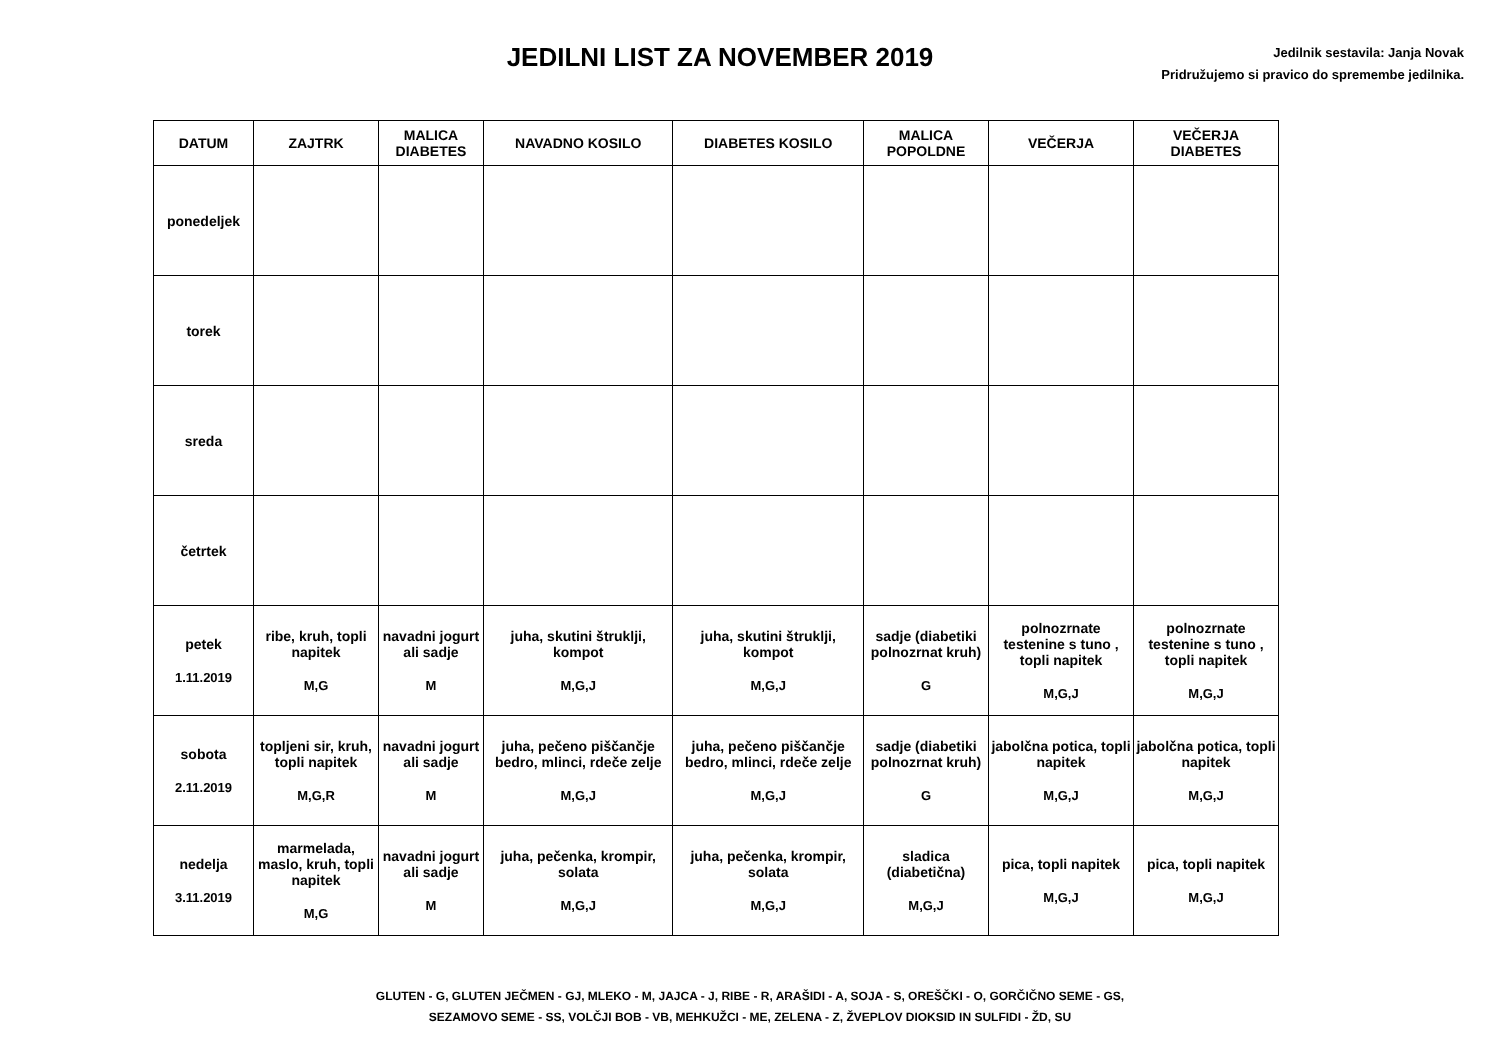JEDILNI LIST ZA NOVEMBER 2019
Jedilnik sestavila: Janja Novak
Pridružujemo si pravico do spremembe jedilnika.
| DATUM | ZAJTRK | MALICA DIABETES | NAVADNO KOSILO | DIABETES KOSILO | MALICA POPOLDNE | VEČERJA | VEČERJA DIABETES |
| --- | --- | --- | --- | --- | --- | --- | --- |
| ponedeljek | | | | | | | |
| torek | | | | | | | |
| sreda | | | | | | | |
| četrtek | | | | | | | |
| petek 1.11.2019 | ribe, kruh, topli napitek M,G | navadni jogurt ali sadje M | juha, skutini štruklji, kompot M,G,J | juha, skutini štruklji, kompot M,G,J | sadje (diabetiki polnozrnat kruh) G | polnozrnate testenine s tuno , topli napitek M,G,J | polnozrnate testenine s tuno , topli napitek M,G,J |
| sobota 2.11.2019 | topljeni sir, kruh, topli napitek M,G,R | navadni jogurt ali sadje M | juha, pečeno piščančje bedro, mlinci, rdeče zelje M,G,J | juha, pečeno piščančje bedro, mlinci, rdeče zelje M,G,J | sadje (diabetiki polnozrnat kruh) G | jabolčna potica, topli napitek M,G,J | jabolčna potica, topli napitek M,G,J |
| nedelja 3.11.2019 | marmelada, maslo, kruh, topli napitek M,G | navadni jogurt ali sadje M | juha, pečenka, krompir, solata M,G,J | juha, pečenka, krompir, solata M,G,J | sladica (diabetična) M,G,J | pica, topli napitek M,G,J | pica, topli napitek M,G,J |
GLUTEN - G, GLUTEN JEČMEN - GJ, MLEKO - M, JAJCA - J, RIBE - R, ARAŠIDI - A, SOJA - S, OREŠČKI - O, GORČIČNO SEME - GS,
SEZAMOVO SEME - SS, VOLČJI BOB - VB, MEHKUŽCI - ME, ZELENA - Z, ŽVEPLOV DIOKSID IN SULFIDI - ŽD, SU